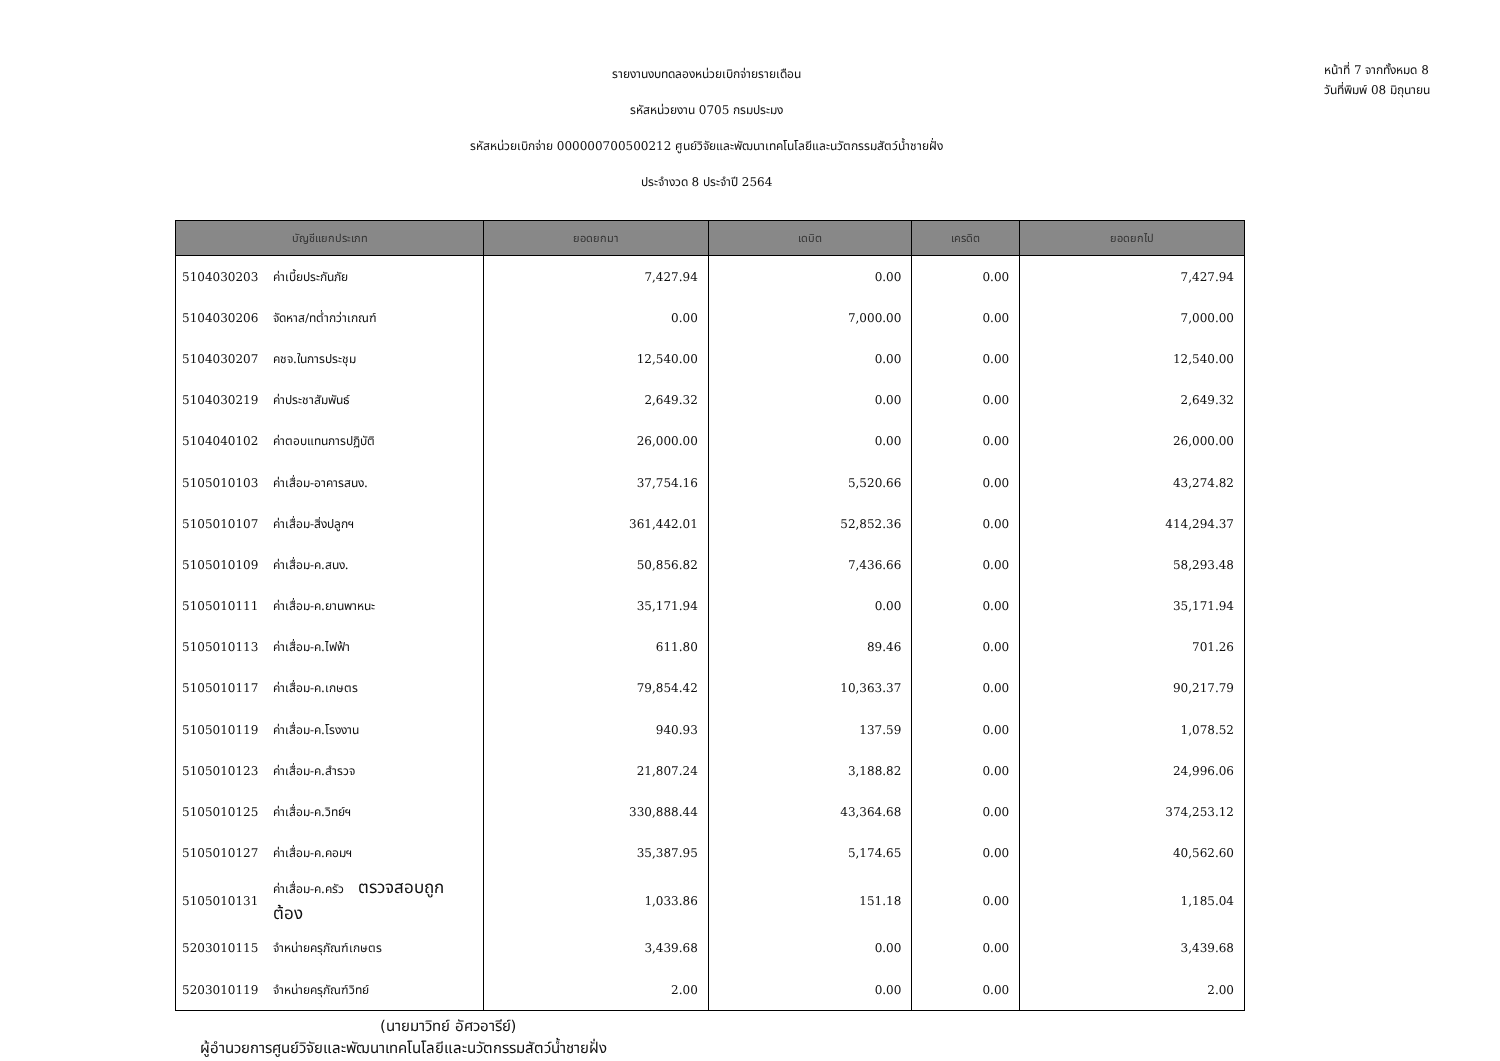รายงานงบทดลองหน่วยเบิกจ่ายรายเดือน
รหัสหน่วยงาน 0705 กรมประมง
รหัสหน่วยเบิกจ่าย 000000700500212 ศูนย์วิจัยและพัฒนาเทคโนโลยีและนวัตกรรมสัตว์น้ำชายฝั่ง
ประจำงวด 8 ประจำปี 2564
หน้าที่ 7 จากทั้งหมด 8
วันที่พิมพ์ 08 มิถุนายน
| บัญชีแยกประเภท | | ยอดยกมา | เดบิต | เครดิต | ยอดยกไป |
| --- | --- | --- | --- | --- | --- |
| 5104030203 | ค่าเบี้ยประกันภัย | 7,427.94 | 0.00 | 0.00 | 7,427.94 |
| 5104030206 | จัดหาส/ทต่ำกว่าเกณฑ์ | 0.00 | 7,000.00 | 0.00 | 7,000.00 |
| 5104030207 | คชจ.ในการประชุม | 12,540.00 | 0.00 | 0.00 | 12,540.00 |
| 5104030219 | ค่าประชาสัมพันธ์ | 2,649.32 | 0.00 | 0.00 | 2,649.32 |
| 5104040102 | ค่าตอบแทนการปฏิบัติ | 26,000.00 | 0.00 | 0.00 | 26,000.00 |
| 5105010103 | ค่าเสื่อม-อาคารสนง. | 37,754.16 | 5,520.66 | 0.00 | 43,274.82 |
| 5105010107 | ค่าเสื่อม-สิ่งปลูกฯ | 361,442.01 | 52,852.36 | 0.00 | 414,294.37 |
| 5105010109 | ค่าเสื่อม-ค.สนง. | 50,856.82 | 7,436.66 | 0.00 | 58,293.48 |
| 5105010111 | ค่าเสื่อม-ค.ยานพาหนะ | 35,171.94 | 0.00 | 0.00 | 35,171.94 |
| 5105010113 | ค่าเสื่อม-ค.ไฟฟ้า | 611.80 | 89.46 | 0.00 | 701.26 |
| 5105010117 | ค่าเสื่อม-ค.เกษตร | 79,854.42 | 10,363.37 | 0.00 | 90,217.79 |
| 5105010119 | ค่าเสื่อม-ค.โรงงาน | 940.93 | 137.59 | 0.00 | 1,078.52 |
| 5105010123 | ค่าเสื่อม-ค.สำรวจ | 21,807.24 | 3,188.82 | 0.00 | 24,996.06 |
| 5105010125 | ค่าเสื่อม-ค.วิทย์ฯ | 330,888.44 | 43,364.68 | 0.00 | 374,253.12 |
| 5105010127 | ค่าเสื่อม-ค.คอมฯ | 35,387.95 | 5,174.65 | 0.00 | 40,562.60 |
| 5105010131 | ค่าเสื่อม-ค.ครัว ตรวจสอบถูกต้อง | 1,033.86 | 151.18 | 0.00 | 1,185.04 |
| 5203010115 | จำหน่ายครุภัณฑ์เกษตร | 3,439.68 | 0.00 | 0.00 | 3,439.68 |
| 5203010119 | จำหน่ายครุภัณฑ์วิทย์ | 2.00 | 0.00 | 0.00 | 2.00 |
(นายมาวิทย์ อัศวอารีย์)
ผู้อำนวยการศูนย์วิจัยและพัฒนาเทคโนโลยีและนวัตกรรมสัตว์น้ำชายฝั่ง